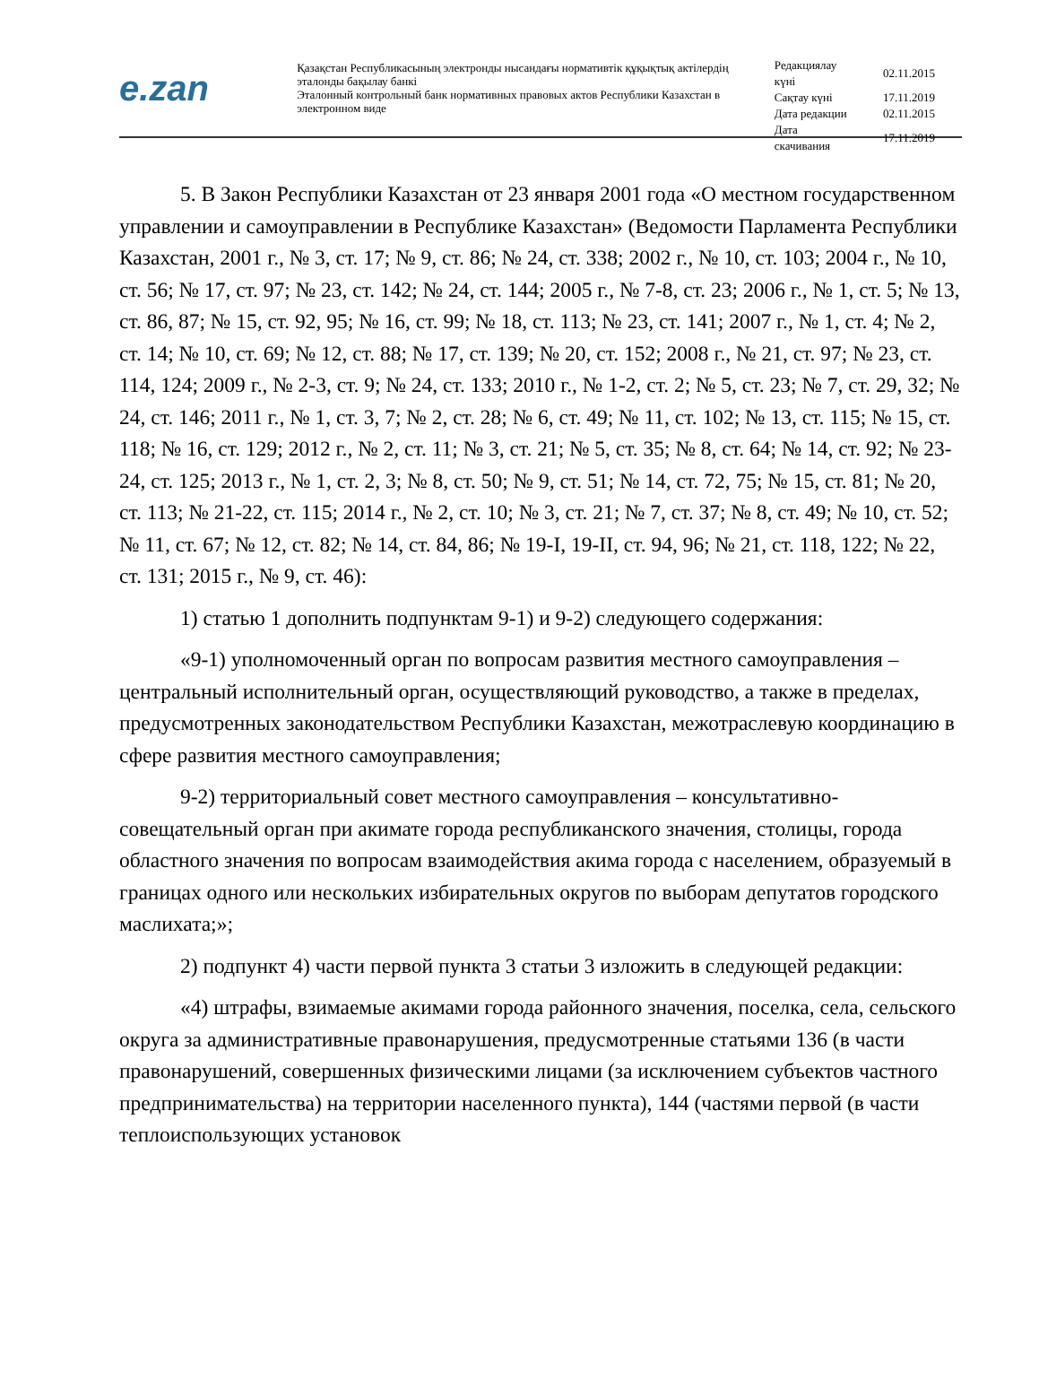e.zan
Қазақстан Республикасының электронды нысандағы нормативтік құқықтық актілердің эталонды бақылау банкі
Эталонный контрольный банк нормативных правовых актов Республики Казахстан в электронном виде
| Редакциялау күні | 02.11.2015 |
| Сақтау күні | 17.11.2019 |
| Дата редакции | 02.11.2015 |
| Дата скачивания | 17.11.2019 |
5. В Закон Республики Казахстан от 23 января 2001 года «О местном государственном управлении и самоуправлении в Республике Казахстан» (Ведомости Парламента Республики Казахстан, 2001 г., № 3, ст. 17; № 9, ст. 86; № 24, ст. 338; 2002 г., № 10, ст. 103; 2004 г., № 10, ст. 56; № 17, ст. 97; № 23, ст. 142; № 24, ст. 144; 2005 г., № 7-8, ст. 23; 2006 г., № 1, ст. 5; № 13, ст. 86, 87; № 15, ст. 92, 95; № 16, ст. 99; № 18, ст. 113; № 23, ст. 141; 2007 г., № 1, ст. 4; № 2, ст. 14; № 10, ст. 69; № 12, ст. 88; № 17, ст. 139; № 20, ст. 152; 2008 г., № 21, ст. 97; № 23, ст. 114, 124; 2009 г., № 2-3, ст. 9; № 24, ст. 133; 2010 г., № 1-2, ст. 2; № 5, ст. 23; № 7, ст. 29, 32; № 24, ст. 146; 2011 г., № 1, ст. 3, 7; № 2, ст. 28; № 6, ст. 49; № 11, ст. 102; № 13, ст. 115; № 15, ст. 118; № 16, ст. 129; 2012 г., № 2, ст. 11; № 3, ст. 21; № 5, ст. 35; № 8, ст. 64; № 14, ст. 92; № 23-24, ст. 125; 2013 г., № 1, ст. 2, 3; № 8, ст. 50; № 9, ст. 51; № 14, ст. 72, 75; № 15, ст. 81; № 20, ст. 113; № 21-22, ст. 115; 2014 г., № 2, ст. 10; № 3, ст. 21; № 7, ст. 37; № 8, ст. 49; № 10, ст. 52; № 11, ст. 67; № 12, ст. 82; № 14, ст. 84, 86; № 19-I, 19-II, ст. 94, 96; № 21, ст. 118, 122; № 22, ст. 131; 2015 г., № 9, ст. 46):
1) статью 1 дополнить подпунктам 9-1) и 9-2) следующего содержания:
«9-1) уполномоченный орган по вопросам развития местного самоуправления – центральный исполнительный орган, осуществляющий руководство, а также в пределах, предусмотренных законодательством Республики Казахстан, межотраслевую координацию в сфере развития местного самоуправления;
9-2) территориальный совет местного самоуправления – консультативно-совещательный орган при акимате города республиканского значения, столицы, города областного значения по вопросам взаимодействия акима города с населением, образуемый в границах одного или нескольких избирательных округов по выборам депутатов городского маслихата;»;
2) подпункт 4) части первой пункта 3 статьи 3 изложить в следующей редакции:
«4) штрафы, взимаемые акимами города районного значения, поселка, села, сельского округа за административные правонарушения, предусмотренные статьями 136 (в части правонарушений, совершенных физическими лицами (за исключением субъектов частного предпринимательства) на территории населенного пункта), 144 (частями первой (в части теплоиспользующих установок